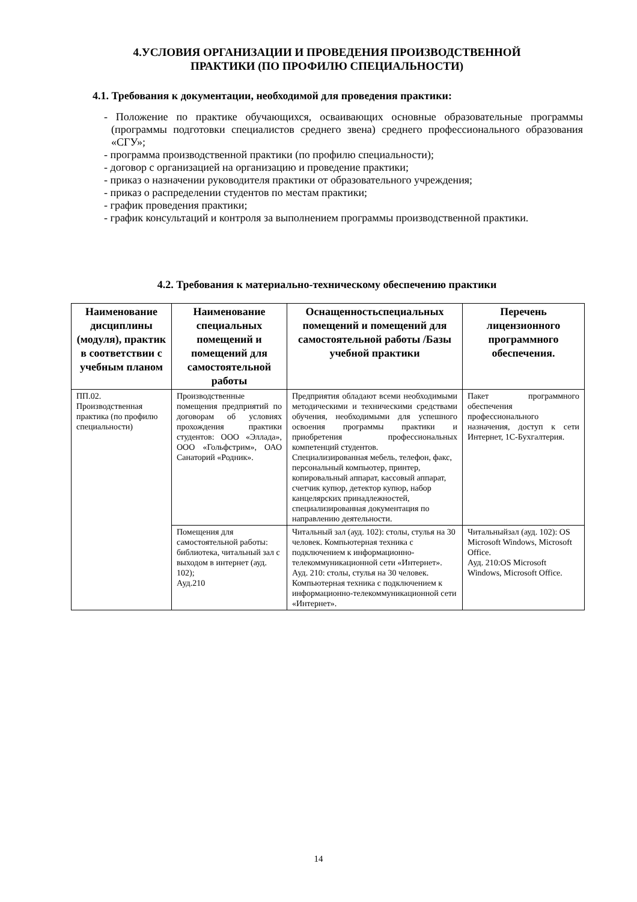4.УСЛОВИЯ ОРГАНИЗАЦИИ И ПРОВЕДЕНИЯ ПРОИЗВОДСТВЕННОЙ
ПРАКТИКИ (ПО ПРОФИЛЮ СПЕЦИАЛЬНОСТИ)
4.1. Требования к документации, необходимой для проведения практики:
- Положение по практике обучающихся, осваивающих основные образовательные программы (программы подготовки специалистов среднего звена) среднего профессионального образования «СГУ»;
- программа производственной практики (по профилю специальности);
- договор с организацией на организацию и проведение практики;
- приказ о назначении руководителя практики от образовательного учреждения;
- приказ о распределении студентов по местам практики;
- график проведения практики;
- график консультаций и контроля за выполнением программы производственной практики.
4.2. Требования к материально-техническому обеспечению практики
| Наименование дисциплины (модуля), практик в соответствии с учебным планом | Наименование специальных помещений и помещений для самостоятельной работы | Оснащенностьспециальных помещений и помещений для самостоятельной работы /Базы учебной практики | Перечень лицензионного программного обеспечения. |
| --- | --- | --- | --- |
| ПП.02. Производственная практика (по профилю специальности) | Производственные помещения предприятий по договорам об условиях прохождения практики студентов: ООО «Эллада», ООО «Гольфстрим», ОАО Санаторий «Родник». | Предприятия обладают всеми необходимыми методическими и техническими средствами обучения, необходимыми для успешного освоения программы практики и приобретения профессиональных компетенций студентов. Специализированная мебель, телефон, факс, персональный компьютер, принтер, копировальный аппарат, кассовый аппарат, счетчик купюр, детектор купюр, набор канцелярских принадлежностей, специализированная документация по направлению деятельности. | Пакет программного обеспечения профессионального назначения, доступ к сети Интернет, 1С-Бухгалтерия. |
| | Помещения для самостоятельной работы: библиотека, читальный зал с выходом в интернет (ауд. 102); Ауд.210 | Читальный зал (ауд. 102): столы, стулья на 30 человек. Компьютерная техника с подключением к информационно-телекоммуникационной сети «Интернет». Ауд. 210: столы, стулья на 30 человек. Компьютерная техника с подключением к информационно-телекоммуникационной сети «Интернет». | Читальныйзал (ауд. 102): OS Microsoft Windows, Microsoft Office. Ауд. 210:OS Microsoft Windows, Microsoft Office. |
14